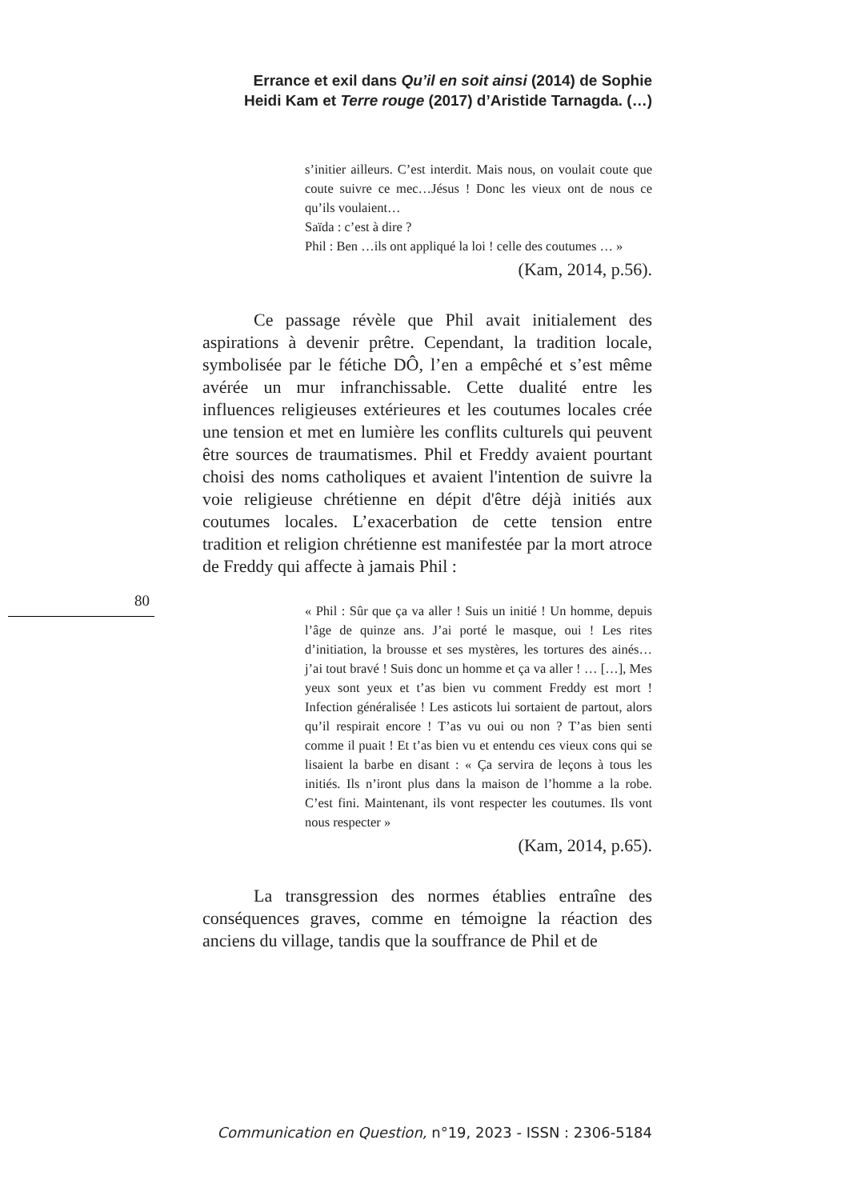Errance et exil dans Qu’il en soit ainsi (2014) de Sophie
Heidi Kam et Terre rouge (2017) d’Aristide Tarnagda. (…)
s’initier ailleurs. C’est interdit. Mais nous, on voulait coute que coute suivre ce mec…Jésus ! Donc les vieux ont de nous ce qu’ils voulaient…
Saïda : c’est à dire ?
Phil : Ben …ils ont appliqué la loi ! celle des coutumes … »
(Kam, 2014, p.56).
Ce passage révèle que Phil avait initialement des aspirations à devenir prêtre. Cependant, la tradition locale, symbolisée par le fétiche DÔ, l’en a empêché et s’est même avérée un mur infranchissable. Cette dualité entre les influences religieuses extérieures et les coutumes locales crée une tension et met en lumière les conflits culturels qui peuvent être sources de traumatismes. Phil et Freddy avaient pourtant choisi des noms catholiques et avaient l'intention de suivre la voie religieuse chrétienne en dépit d'être déjà initiés aux coutumes locales. L’exacerbation de cette tension entre tradition et religion chrétienne est manifestée par la mort atroce de Freddy qui affecte à jamais Phil :
« Phil : Sûr que ça va aller ! Suis un initié ! Un homme, depuis l’âge de quinze ans. J’ai porté le masque, oui ! Les rites d’initiation, la brousse et ses mystères, les tortures des ainés…j’ai tout bravé ! Suis donc un homme et ça va aller ! … […], Mes yeux sont yeux et t’as bien vu comment Freddy est mort ! Infection généralisée ! Les asticots lui sortaient de partout, alors qu’il respirait encore ! T’as vu oui ou non ? T’as bien senti comme il puait ! Et t’as bien vu et entendu ces vieux cons qui se lisaient la barbe en disant : « Ça servira de leçons à tous les initiés. Ils n’iront plus dans la maison de l’homme a la robe. C’est fini. Maintenant, ils vont respecter les coutumes. Ils vont nous respecter »
(Kam, 2014, p.65).
La transgression des normes établies entraîne des conséquences graves, comme en témoigne la réaction des anciens du village, tandis que la souffrance de Phil et de
80
Communication en Question, n°19, 2023 - ISSN : 2306-5184